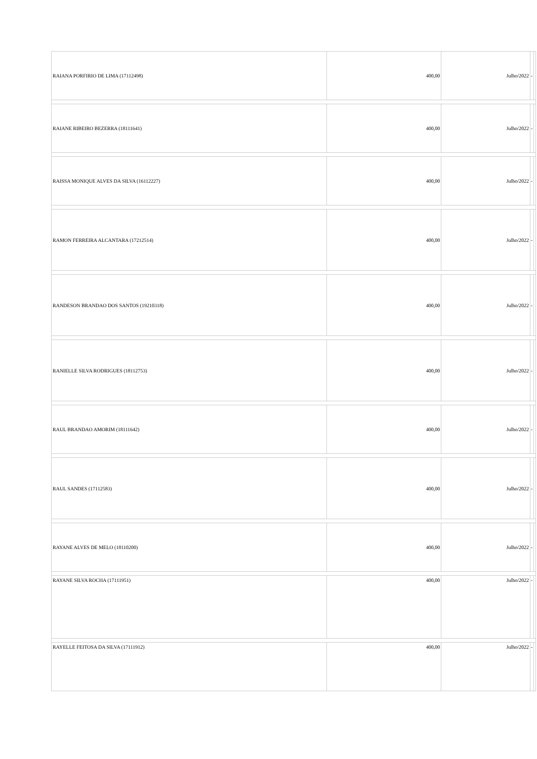| RAIANA PORFIRIO DE LIMA (17112498) | 400,00 | Julho/2022 | - | |
| RAIANE RIBEIRO BEZERRA (18111641) | 400,00 | Julho/2022 | - | |
| RAISSA MONIQUE ALVES DA SILVA (16112227) | 400,00 | Julho/2022 | - | |
| RAMON FERREIRA ALCANTARA (17212514) | 400,00 | Julho/2022 | - | |
| RANDESON BRANDAO DOS SANTOS (19210318) | 400,00 | Julho/2022 | - | |
| RANIELLE SILVA RODRIGUES (18112753) | 400,00 | Julho/2022 | - | |
| RAUL BRANDAO AMORIM (18111642) | 400,00 | Julho/2022 | - | |
| RAUL SANDES (17112583) | 400,00 | Julho/2022 | - | |
| RAYANE ALVES DE MELO (18110200) | 400,00 | Julho/2022 | - | |
| RAYANE SILVA ROCHA (17111951) | 400,00 | Julho/2022 | - | |
| RAYELLE FEITOSA DA SILVA (17111912) | 400,00 | Julho/2022 | - | |